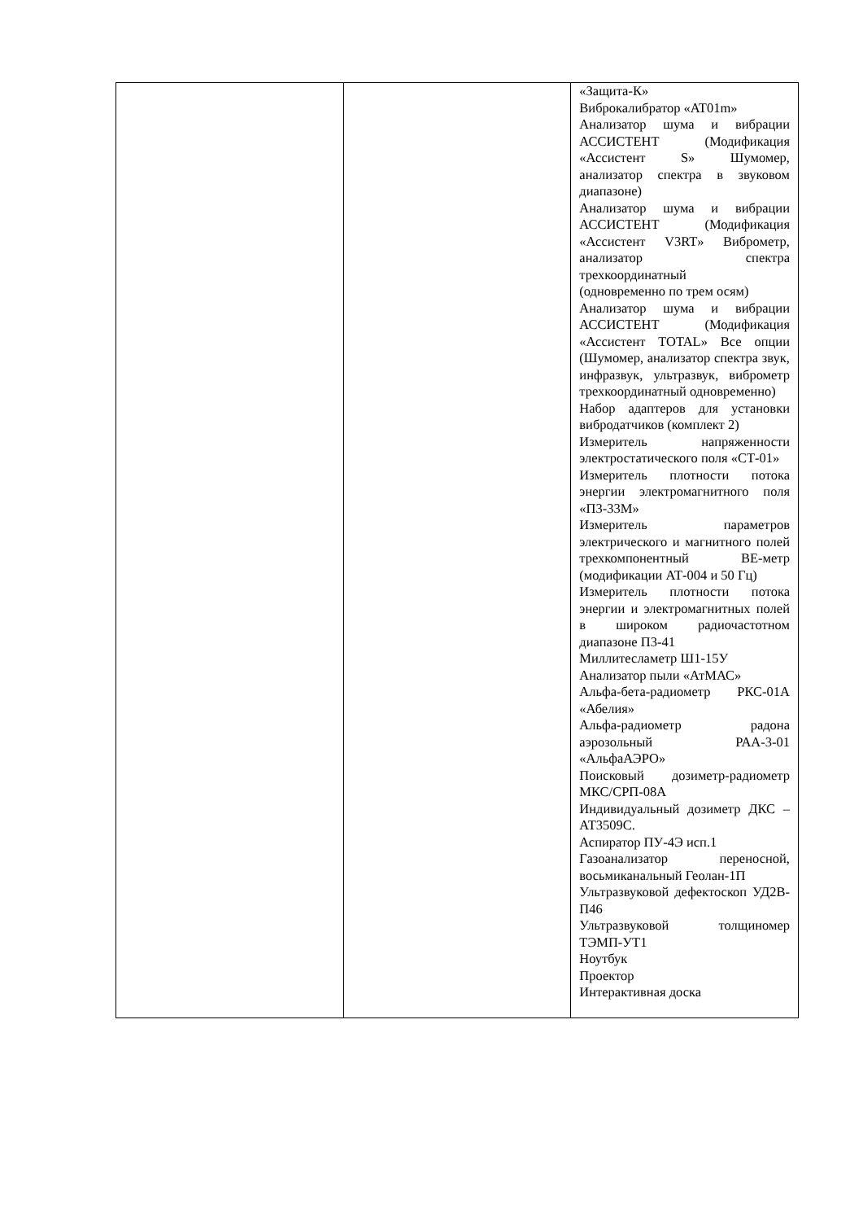| | | «Защита-К» Виброкалибратор «AT01m» Анализатор шума и вибрации АССИСТЕНТ (Модификация «Ассистент S» Шумомер, анализатор спектра в звуковом диапазоне) Анализатор шума и вибрации АССИСТЕНТ (Модификация «Ассистент V3RT» Виброметр, анализатор спектра трехкоординатный (одновременно по трем осям) Анализатор шума и вибрации АССИСТЕНТ (Модификация «Ассистент TOTAL» Все опции (Шумомер, анализатор спектра звук, инфразвук, ультразвук, виброметр трехкоординатный одновременно) Набор адаптеров для установки вибродатчиков (комплект 2) Измеритель напряженности электростатического поля «СТ-01» Измеритель плотности потока энергии электромагнитного поля «П3-33М» Измеритель параметров электрического и магнитного полей трехкомпонентный ВЕ-метр (модификации АТ-004 и 50 Гц) Измеритель плотности потока энергии и электромагнитных полей в широком радиочастотном диапазоне П3-41 Миллитесламетр Ш1-15У Анализатор пыли «АтМАС» Альфа-бета-радиометр РКС-01А «Абелия» Альфа-радиометр радона аэрозольный РАА-3-01 «АльфаАЭРО» Поисковый дозиметр-радиометр МКС/СРП-08А Индивидуальный дозиметр ДКС –АТ3509С. Аспиратор ПУ-4Э исп.1 Газоанализатор переносной, восьмиканальный Геолан-1П Ультразвуковой дефектоскоп УД2В-П46 Ультразвуковой толщиномер ТЭМП-УТ1 Ноутбук Проектор Интерактивная доска |